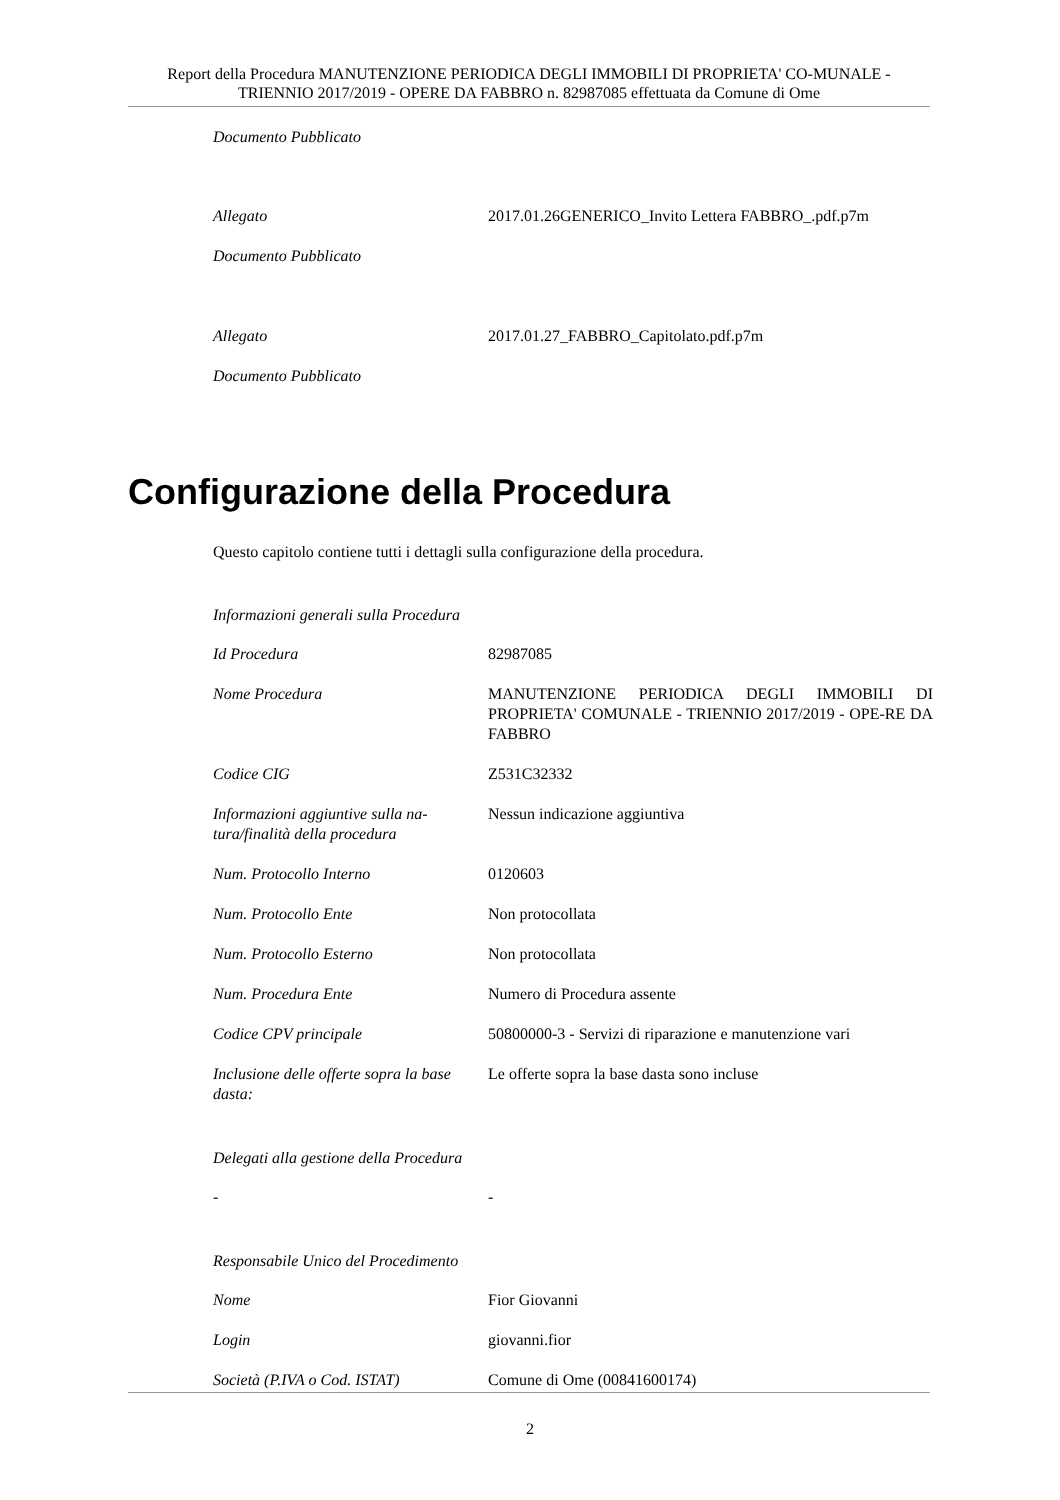Report della Procedura MANUTENZIONE PERIODICA DEGLI IMMOBILI DI PROPRIETA' CO-MUNALE - TRIENNIO 2017/2019 - OPERE DA FABBRO n. 82987085 effettuata da Comune di Ome
Documento Pubblicato
| Allegato | 2017.01.26GENERICO_Invito Lettera FABBRO_.pdf.p7m |
| Documento Pubblicato | |
| Allegato | 2017.01.27_FABBRO_Capitolato.pdf.p7m |
| Documento Pubblicato | |
Configurazione della Procedura
Questo capitolo contiene tutti i dettagli sulla configurazione della procedura.
Informazioni generali sulla Procedura
| Id Procedura | 82987085 |
| Nome Procedura | MANUTENZIONE PERIODICA DEGLI IMMOBILI DI PROPRIETA' COMUNALE - TRIENNIO 2017/2019 - OPE-RE DA FABBRO |
| Codice CIG | Z531C32332 |
| Informazioni aggiuntive sulla na-tura/finalità della procedura | Nessun indicazione aggiuntiva |
| Num. Protocollo Interno | 0120603 |
| Num. Protocollo Ente | Non protocollata |
| Num. Protocollo Esterno | Non protocollata |
| Num. Procedura Ente | Numero di Procedura assente |
| Codice CPV principale | 50800000-3 - Servizi di riparazione e manutenzione vari |
| Inclusione delle offerte sopra la base dasta: | Le offerte sopra la base dasta sono incluse |
Delegati alla gestione della Procedura
| - | - |
Responsabile Unico del Procedimento
| Nome | Fior Giovanni |
| Login | giovanni.fior |
| Società (P.IVA o Cod. ISTAT) | Comune di Ome (00841600174) |
2